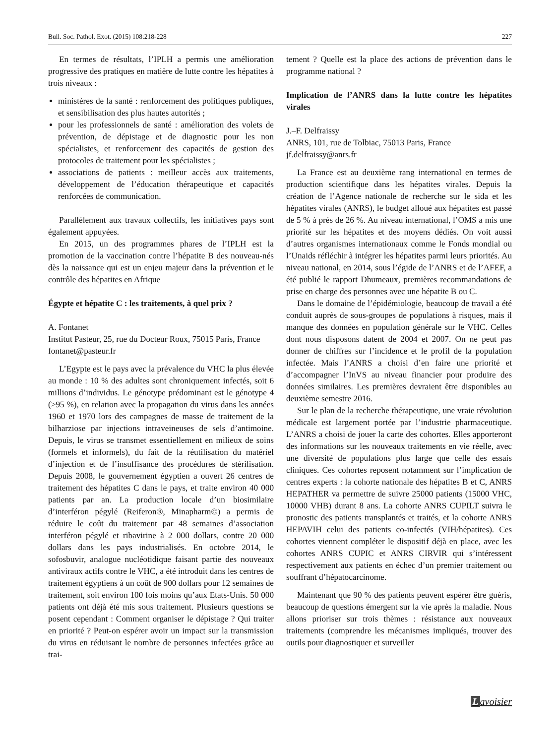Bull. Soc. Pathol. Exot. (2015) 108:218-228 227
En termes de résultats, l’IPLH a permis une amélioration progressive des pratiques en matière de lutte contre les hépatites à trois niveaux :
ministères de la santé : renforcement des politiques publiques, et sensibilisation des plus hautes autorités ;
pour les professionnels de santé : amélioration des volets de prévention, de dépistage et de diagnostic pour les non spécialistes, et renforcement des capacités de gestion des protocoles de traitement pour les spécialistes ;
associations de patients : meilleur accès aux traitements, développement de l’éducation thérapeutique et capacités renforcées de communication.
Parallèlement aux travaux collectifs, les initiatives pays sont également appuyées.
En 2015, un des programmes phares de l’IPLH est la promotion de la vaccination contre l’hépatite B des nouveau-nés dès la naissance qui est un enjeu majeur dans la prévention et le contrôle des hépatites en Afrique
Égypte et hépatite C : les traitements, à quel prix ?
A. Fontanet
Institut Pasteur, 25, rue du Docteur Roux, 75015 Paris, France
fontanet@pasteur.fr
L’Egypte est le pays avec la prévalence du VHC la plus élevée au monde : 10 % des adultes sont chroniquement infectés, soit 6 millions d’individus. Le génotype prédominant est le génotype 4 (>95 %), en relation avec la propagation du virus dans les années 1960 et 1970 lors des campagnes de masse de traitement de la bilharziose par injections intraveineuses de sels d’antimoine. Depuis, le virus se transmet essentiellement en milieux de soins (formels et informels), du fait de la réutilisation du matériel d’injection et de l’insuffisance des procédures de stérilisation. Depuis 2008, le gouvernement égyptien a ouvert 26 centres de traitement des hépatites C dans le pays, et traite environ 40 000 patients par an. La production locale d’un biosimilaire d’interféron pégylé (Reiferon®, Minapharm©) a permis de réduire le coût du traitement par 48 semaines d’association interféron pégylé et ribavirine à 2 000 dollars, contre 20 000 dollars dans les pays industrialisés. En octobre 2014, le sofosbuvir, analogue nucléotidique faisant partie des nouveaux antiviraux actifs contre le VHC, a été introduit dans les centres de traitement égyptiens à un coût de 900 dollars pour 12 semaines de traitement, soit environ 100 fois moins qu’aux Etats-Unis. 50 000 patients ont déjà été mis sous traitement. Plusieurs questions se posent cependant : Comment organiser le dépistage ? Qui traiter en priorité ? Peut-on espérer avoir un impact sur la transmission du virus en réduisant le nombre de personnes infectées grâce au trai-
tement ? Quelle est la place des actions de prévention dans le programme national ?
Implication de l’ANRS dans la lutte contre les hépatites virales
J.–F. Delfraissy
ANRS, 101, rue de Tolbiac, 75013 Paris, France
jf.delfraissy@anrs.fr
La France est au deuxième rang international en termes de production scientifique dans les hépatites virales. Depuis la création de l’Agence nationale de recherche sur le sida et les hépatites virales (ANRS), le budget alloué aux hépatites est passé de 5 % à près de 26 %. Au niveau international, l’OMS a mis une priorité sur les hépatites et des moyens dédiés. On voit aussi d’autres organismes internationaux comme le Fonds mondial ou l’Unaids réfléchir à intégrer les hépatites parmi leurs priorités. Au niveau national, en 2014, sous l’égide de l’ANRS et de l’AFEF, a été publié le rapport Dhumeaux, premières recommandations de prise en charge des personnes avec une hépatite B ou C.
Dans le domaine de l’épidémiologie, beaucoup de travail a été conduit auprès de sous-groupes de populations à risques, mais il manque des données en population générale sur le VHC. Celles dont nous disposons datent de 2004 et 2007. On ne peut pas donner de chiffres sur l’incidence et le profil de la population infectée. Mais l’ANRS a choisi d’en faire une priorité et d’accompagner l’InVS au niveau financier pour produire des données similaires. Les premières devraient être disponibles au deuxième semestre 2016.
Sur le plan de la recherche thérapeutique, une vraie révolution médicale est largement portée par l’industrie pharmaceutique. L’ANRS a choisi de jouer la carte des cohortes. Elles apporteront des informations sur les nouveaux traitements en vie réelle, avec une diversité de populations plus large que celle des essais cliniques. Ces cohortes reposent notamment sur l’implication de centres experts : la cohorte nationale des hépatites B et C, ANRS HEPATHER va permettre de suivre 25000 patients (15000 VHC, 10000 VHB) durant 8 ans. La cohorte ANRS CUPILT suivra le pronostic des patients transplantés et traités, et la cohorte ANRS HEPAVIH celui des patients co-infectés (VIH/hépatites). Ces cohortes viennent compléter le dispositif déjà en place, avec les cohortes ANRS CUPIC et ANRS CIRVIR qui s’intéressent respectivement aux patients en échec d’un premier traitement ou souffrant d’hépatocarcinome.
Maintenant que 90 % des patients peuvent espérer être guéris, beaucoup de questions émergent sur la vie après la maladie. Nous allons prioriser sur trois thèmes : résistance aux nouveaux traitements (comprendre les mécanismes impliqués, trouver des outils pour diagnostiquer et surveiller
Lavoisier